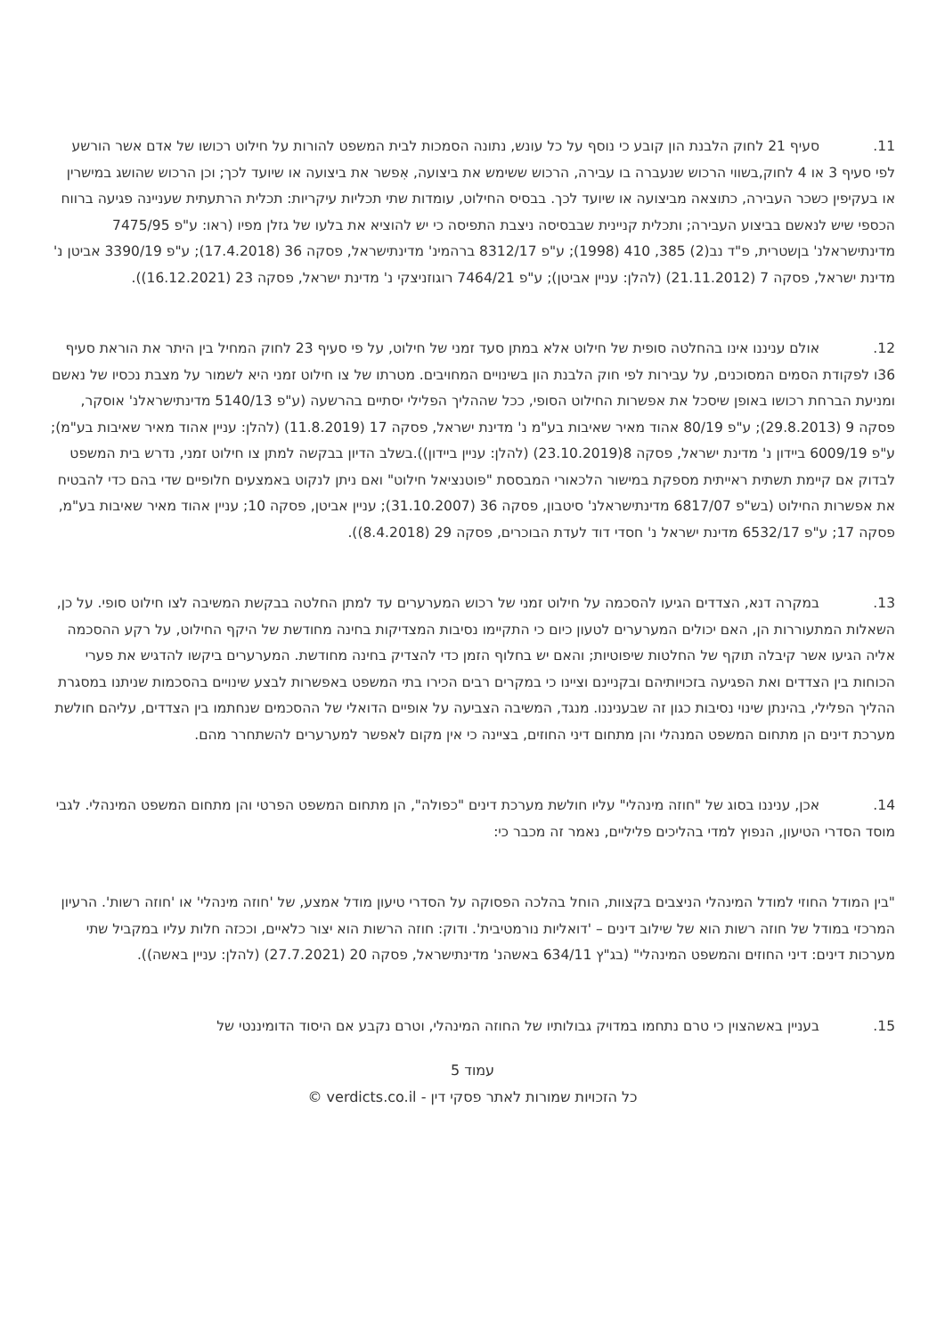11. סעיף 21 לחוק הלבנת הון קובע כי נוסף על כל עונש, נתונה הסמכות לבית המשפט להורות על חילוט רכושו של אדם אשר הורשע לפי סעיף 3 או 4 לחוק,בשווי הרכוש שנעברה בו עבירה, הרכוש ששימש את ביצועה, אִפשר את ביצועה או שיועד לכך; וכן הרכוש שהושג במישרין או בעקיפין כשכר העבירה, כתוצאה מביצועה או שיועד לכך. בבסיס החילוט, עומדות שתי תכליות עיקריות: תכלית הרתעתית שעניינה פגיעה ברווח הכספי שיש לנאשם בביצוע העבירה; ותכלית קניינית שבבסיסה ניצבת התפיסה כי יש להוציא את בלעו של גזלן מפיו (ראו: ע"פ 7475/95 מדינתישראלנ' בןשטרית, פ"ד נב(2) 385, 410 (1998); ע"פ 8312/17 ברהמינ' מדינתישראל, פסקה 36 (17.4.2018); ע"פ 3390/19 אביטן נ' מדינת ישראל, פסקה 7 (21.11.2012) (להלן: עניין אביטן); ע"פ 7464/21 רוגוזניצקי נ' מדינת ישראל, פסקה 23 (16.12.2021)).
12. אולם עניננו אינו בהחלטה סופית של חילוט אלא במתן סעד זמני של חילוט, על פי סעיף 23 לחוק המחיל בין היתר את הוראת סעיף 36ו לפקודת הסמים המסוכנים, על עבירות לפי חוק הלבנת הון בשינויים המחויבים. מטרתו של צו חילוט זמני היא לשמור על מצבת נכסיו של נאשם ומניעת הברחת רכושו באופן שיסכל את אפשרות החילוט הסופי, ככל שההליך הפלילי יסתיים בהרשעה (ע"פ 5140/13 מדינתישראלנ' אוסקר, פסקה 9 (29.8.2013); ע"פ 80/19 אהוד מאיר שאיבות בע"מ נ' מדינת ישראל, פסקה 17 (11.8.2019) (להלן: עניין אהוד מאיר שאיבות בע"מ); ע"פ 6009/19 ביידון נ' מדינת ישראל, פסקה 8(23.10.2019) (להלן: עניין ביידון)).בשלב הדיון בבקשה למתן צו חילוט זמני, נדרש בית המשפט לבדוק אם קיימת תשתית ראייתית מספקת במישור הלכאורי המבססת "פוטנציאל חילוט" ואם ניתן לנקוט באמצעים חלופיים שדי בהם כדי להבטיח את אפשרות החילוט (בש"פ 6817/07 מדינתישראלנ' סיטבון, פסקה 36 (31.10.2007); עניין אביטן, פסקה 10; עניין אהוד מאיר שאיבות בע"מ, פסקה 17; ע"פ 6532/17 מדינת ישראל נ' חסדי דוד לעדת הבוכרים, פסקה 29 (8.4.2018)).
13. במקרה דנא, הצדדים הגיעו להסכמה על חילוט זמני של רכוש המערערים עד למתן החלטה בבקשת המשיבה לצו חילוט סופי. על כן, השאלות המתעוררות הן, האם יכולים המערערים לטעון כיום כי התקיימו נסיבות המצדיקות בחינה מחודשת של היקף החילוט, על רקע ההסכמה אליה הגיעו אשר קיבלה תוקף של החלטות שיפוטיות; והאם יש בחלוף הזמן כדי להצדיק בחינה מחודשת. המערערים ביקשו להדגיש את פערי הכוחות בין הצדדים ואת הפגיעה בזכויותיהם ובקניינם וציינו כי במקרים רבים הכירו בתי המשפט באפשרות לבצע שינויים בהסכמות שניתנו במסגרת ההליך הפלילי, בהינתן שינוי נסיבות כגון זה שבעניננו. מנגד, המשיבה הצביעה על אופיים הדואלי של ההסכמים שנחתמו בין הצדדים, עליהם חולשת מערכת דינים הן מתחום המשפט המנהלי והן מתחום דיני החוזים, בציינה כי אין מקום לאפשר למערערים להשתחרר מהם.
14. אכן, עניננו בסוג של "חוזה מינהלי" עליו חולשת מערכת דינים "כפולה", הן מתחום המשפט הפרטי והן מתחום המשפט המינהלי. לגבי מוסד הסדרי הטיעון, הנפוץ למדי בהליכים פליליים, נאמר זה מכבר כי:
"בין המודל החוזי למודל המינהלי הניצבים בקצוות, הוחל בהלכה הפסוקה על הסדרי טיעון מודל אמצע, של 'חוזה מינהלי' או 'חוזה רשות'. הרעיון המרכזי במודל של חוזה רשות הוא של שילוב דינים – 'דואליות נורמטיבית'. ודוק: חוזה הרשות הוא יצור כלאיים, וככזה חלות עליו במקביל שתי מערכות דינים: דיני החוזים והמשפט המינהלי" (בג"ץ 634/11 באשהנ' מדינתישראל, פסקה 20 (27.7.2021) (להלן: עניין באשה)).
15. בעניין באשהצוין כי טרם נתחמו במדויק גבולותיו של החוזה המינהלי, וטרם נקבע אם היסוד הדומיננטי של
עמוד 5
כל הזכויות שמורות לאתר פסקי דין - verdicts.co.il ©